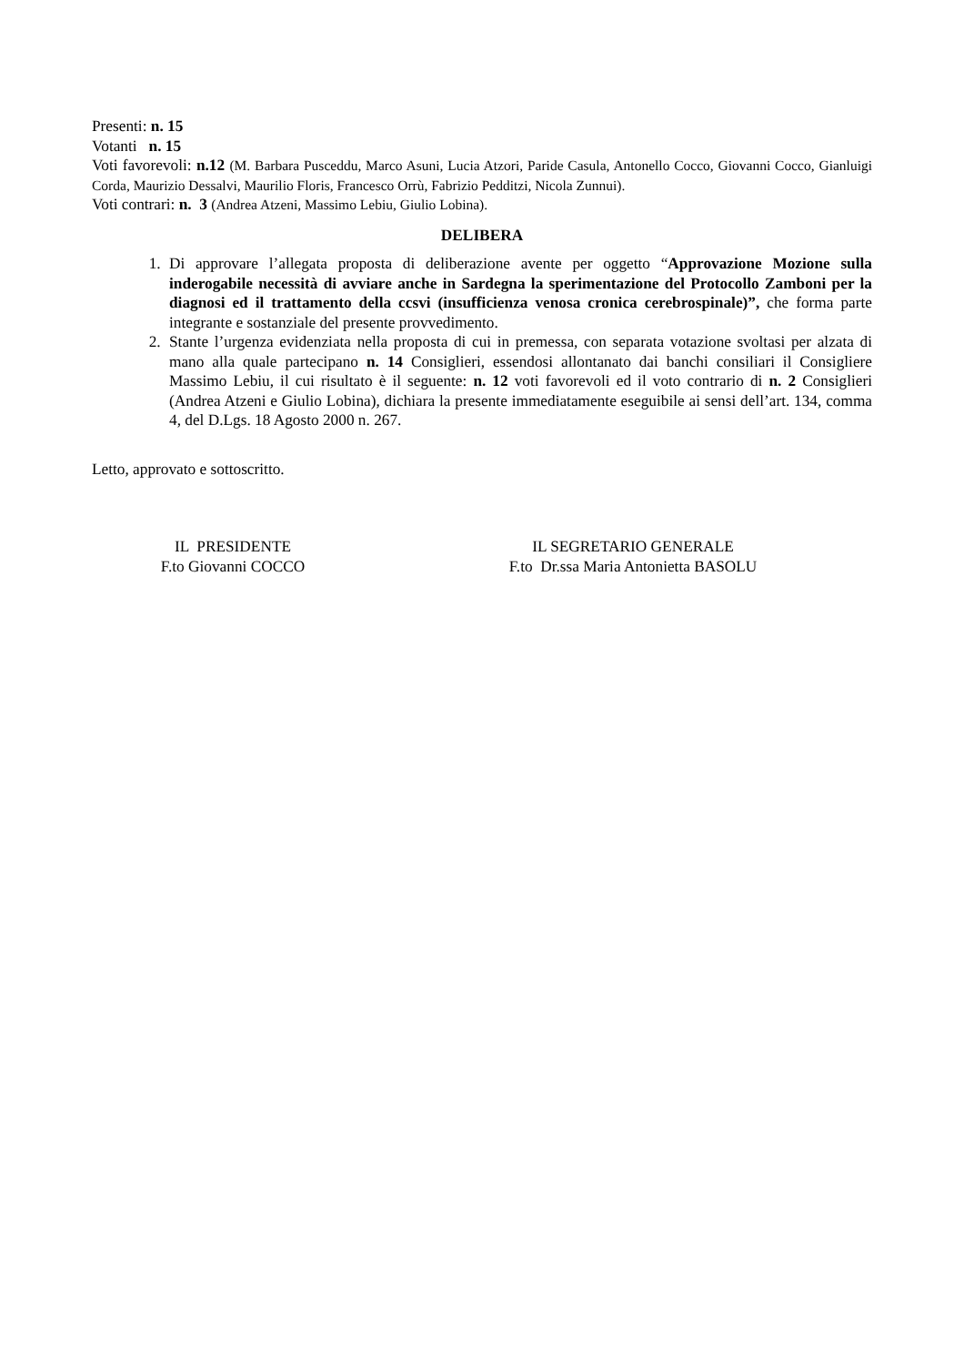Presenti: n. 15
Votanti n. 15
Voti favorevoli: n.12 (M. Barbara Pusceddu, Marco Asuni, Lucia Atzori, Paride Casula, Antonello Cocco, Giovanni Cocco, Gianluigi Corda, Maurizio Dessalvi, Maurilio Floris, Francesco Orrù, Fabrizio Pedditzi, Nicola Zunnui).
Voti contrari: n. 3 (Andrea Atzeni, Massimo Lebiu, Giulio Lobina).
DELIBERA
1. Di approvare l’allegata proposta di deliberazione avente per oggetto “Approvazione Mozione sulla inderogabile necessità di avviare anche in Sardegna la sperimentazione del Protocollo Zamboni per la diagnosi ed il trattamento della ccsvi (insufficienza venosa cronica cerebrospinale)”, che forma parte integrante e sostanziale del presente provvedimento.
2. Stante l’urgenza evidenziata nella proposta di cui in premessa, con separata votazione svoltasi per alzata di mano alla quale partecipano n. 14 Consiglieri, essendosi allontanato dai banchi consiliari il Consigliere Massimo Lebiu, il cui risultato è il seguente: n. 12 voti favorevoli ed il voto contrario di n. 2 Consiglieri (Andrea Atzeni e Giulio Lobina), dichiara la presente immediatamente eseguibile ai sensi dell’art. 134, comma 4, del D.Lgs. 18 Agosto 2000 n. 267.
Letto, approvato e sottoscritto.
IL PRESIDENTE
F.to Giovanni COCCO
IL SEGRETARIO GENERALE
F.to Dr.ssa Maria Antonietta BASOLU